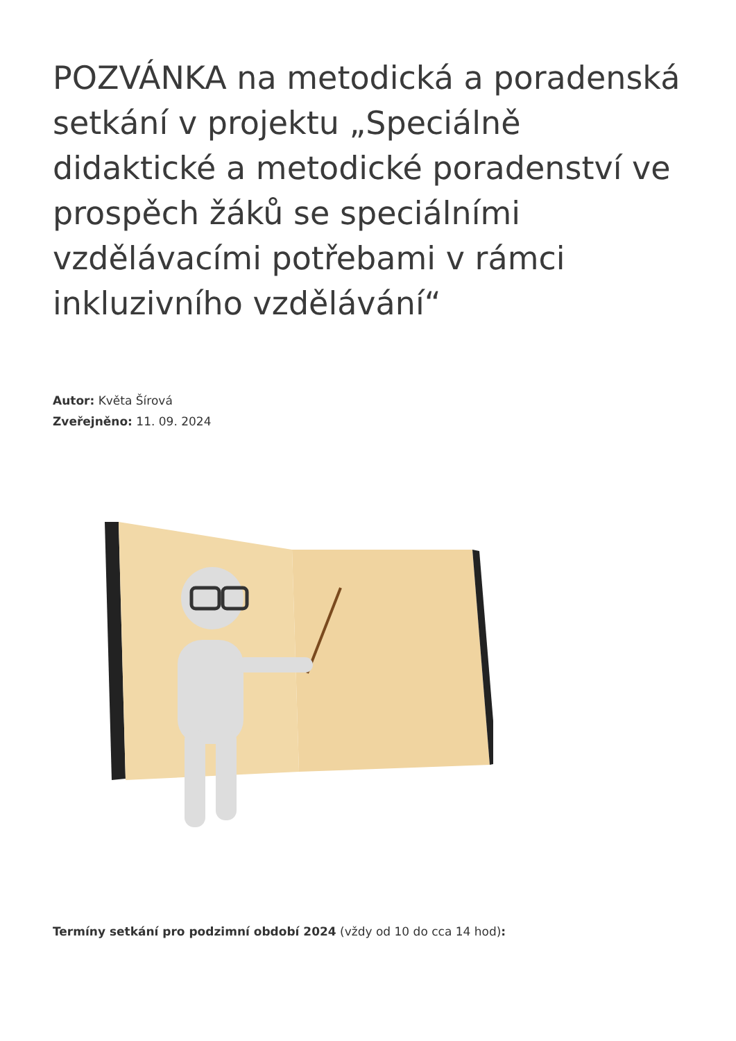POZVÁNKA na metodická a poradenská setkání v projektu „Speciálně didaktické a metodické poradenství ve prospěch žáků se speciálními vzdělávacími potřebami v rámci inkluzivního vzdělávání“
Autor: Květa Šírová
Zveřejněno: 11. 09. 2024
Termíny setkání pro podzimní období 2024 (vždy od 10 do cca 14 hod):